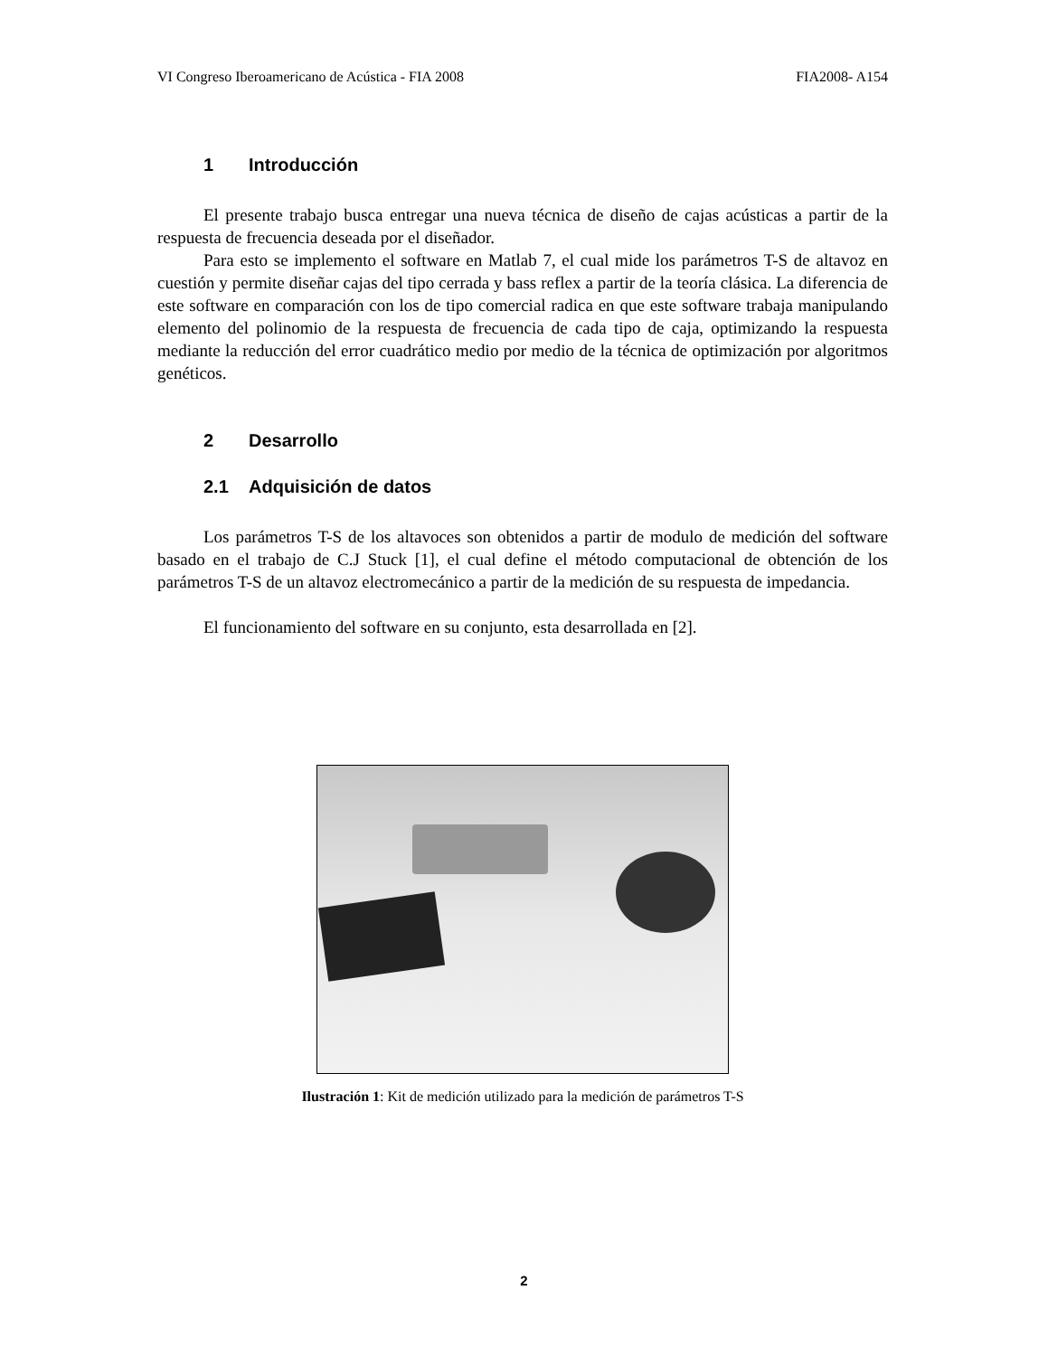VI Congreso Iberoamericano de Acústica - FIA 2008 FIA2008- A154
1 Introducción
El presente trabajo busca entregar una nueva técnica de diseño de cajas acústicas a partir de la respuesta de frecuencia deseada por el diseñador.
Para esto se implemento el software en Matlab 7, el cual mide los parámetros T-S de altavoz en cuestión y permite diseñar cajas del tipo cerrada y bass reflex a partir de la teoría clásica. La diferencia de este software en comparación con los de tipo comercial radica en que este software trabaja manipulando elemento del polinomio de la respuesta de frecuencia de cada tipo de caja, optimizando la respuesta mediante la reducción del error cuadrático medio por medio de la técnica de optimización por algoritmos genéticos.
2 Desarrollo
2.1 Adquisición de datos
Los parámetros T-S de los altavoces son obtenidos a partir de modulo de medición del software basado en el trabajo de C.J Stuck [1], el cual define el método computacional de obtención de los parámetros T-S de un altavoz electromecánico a partir de la medición de su respuesta de impedancia.
El funcionamiento del software en su conjunto, esta desarrollada en [2].
Ilustración 1: Kit de medición utilizado para la medición de parámetros T-S
2